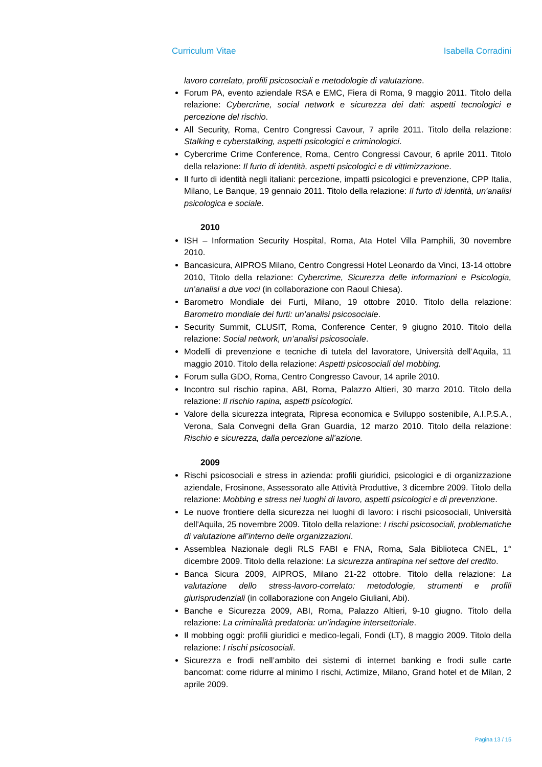Curriculum Vitae Isabella Corradini
lavoro correlato, profili psicosociali e metodologie di valutazione.
Forum PA, evento aziendale RSA e EMC, Fiera di Roma, 9 maggio 2011. Titolo della relazione: Cybercrime, social network e sicurezza dei dati: aspetti tecnologici e percezione del rischio.
All Security, Roma, Centro Congressi Cavour, 7 aprile 2011. Titolo della relazione: Stalking e cyberstalking, aspetti psicologici e criminologici.
Cybercrime Crime Conference, Roma, Centro Congressi Cavour, 6 aprile 2011. Titolo della relazione: Il furto di identità, aspetti psicologici e di vittimizzazione.
Il furto di identità negli italiani: percezione, impatti psicologici e prevenzione, CPP Italia, Milano, Le Banque, 19 gennaio 2011. Titolo della relazione: Il furto di identità, un'analisi psicologica e sociale.
2010
ISH – Information Security Hospital, Roma, Ata Hotel Villa Pamphili, 30 novembre 2010.
Bancasicura, AIPROS Milano, Centro Congressi Hotel Leonardo da Vinci, 13-14 ottobre 2010, Titolo della relazione: Cybercrime, Sicurezza delle informazioni e Psicologia, un’analisi a due voci (in collaborazione con Raoul Chiesa).
Barometro Mondiale dei Furti, Milano, 19 ottobre 2010. Titolo della relazione: Barometro mondiale dei furti: un’analisi psicosociale.
Security Summit, CLUSIT, Roma, Conference Center, 9 giugno 2010. Titolo della relazione: Social network, un’analisi psicosociale.
Modelli di prevenzione e tecniche di tutela del lavoratore, Università dell’Aquila, 11 maggio 2010. Titolo della relazione: Aspetti psicosociali del mobbing.
Forum sulla GDO, Roma, Centro Congresso Cavour, 14 aprile 2010.
Incontro sul rischio rapina, ABI, Roma, Palazzo Altieri, 30 marzo 2010. Titolo della relazione: Il rischio rapina, aspetti psicologici.
Valore della sicurezza integrata, Ripresa economica e Sviluppo sostenibile, A.I.P.S.A., Verona, Sala Convegni della Gran Guardia, 12 marzo 2010. Titolo della relazione: Rischio e sicurezza, dalla percezione all’azione.
2009
Rischi psicosociali e stress in azienda: profili giuridici, psicologici e di organizzazione aziendale, Frosinone, Assessorato alle Attività Produttive, 3 dicembre 2009. Titolo della relazione: Mobbing e stress nei luoghi di lavoro, aspetti psicologici e di prevenzione.
Le nuove frontiere della sicurezza nei luoghi di lavoro: i rischi psicosociali, Università dell'Aquila, 25 novembre 2009. Titolo della relazione: I rischi psicosociali, problematiche di valutazione all’interno delle organizzazioni.
Assemblea Nazionale degli RLS FABI e FNA, Roma, Sala Biblioteca CNEL, 1° dicembre 2009. Titolo della relazione: La sicurezza antirapina nel settore del credito.
Banca Sicura 2009, AIPROS, Milano 21-22 ottobre. Titolo della relazione: La valutazione dello stress-lavoro-correlato: metodologie, strumenti e profili giurisprudenziali (in collaborazione con Angelo Giuliani, Abi).
Banche e Sicurezza 2009, ABI, Roma, Palazzo Altieri, 9-10 giugno. Titolo della relazione: La criminalità predatoria: un’indagine intersettoriale.
Il mobbing oggi: profili giuridici e medico-legali, Fondi (LT), 8 maggio 2009. Titolo della relazione: I rischi psicosociali.
Sicurezza e frodi nell’ambito dei sistemi di internet banking e frodi sulle carte bancomat: come ridurre al minimo I rischi, Actimize, Milano, Grand hotel et de Milan, 2 aprile 2009.
Pagina 13 / 15